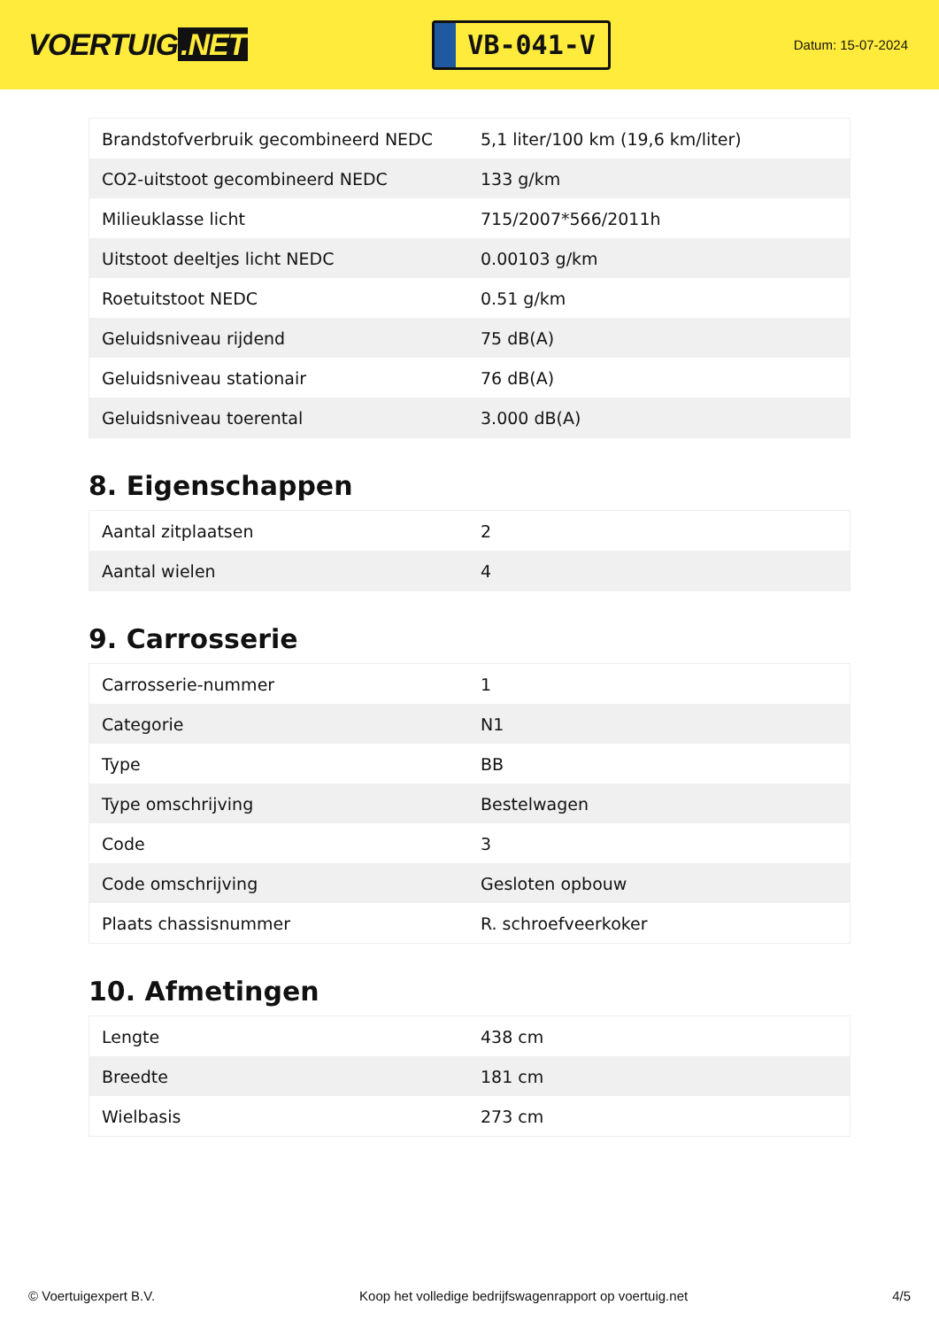VOERTUIG.NET
VB-041-V
Datum: 15-07-2024
| Brandstofverbruik gecombineerd NEDC | 5,1 liter/100 km (19,6 km/liter) |
| CO2-uitstoot gecombineerd NEDC | 133 g/km |
| Milieuklasse licht | 715/2007*566/2011h |
| Uitstoot deeltjes licht NEDC | 0.00103 g/km |
| Roetuitstoot NEDC | 0.51 g/km |
| Geluidsniveau rijdend | 75 dB(A) |
| Geluidsniveau stationair | 76 dB(A) |
| Geluidsniveau toerental | 3.000 dB(A) |
8. Eigenschappen
| Aantal zitplaatsen | 2 |
| Aantal wielen | 4 |
9. Carrosserie
| Carrosserie-nummer | 1 |
| Categorie | N1 |
| Type | BB |
| Type omschrijving | Bestelwagen |
| Code | 3 |
| Code omschrijving | Gesloten opbouw |
| Plaats chassisnummer | R. schroefveerkoker |
10. Afmetingen
| Lengte | 438 cm |
| Breedte | 181 cm |
| Wielbasis | 273 cm |
© Voertuigexpert B.V. Koop het volledige bedrijfswagenrapport op voertuig.net 4/5